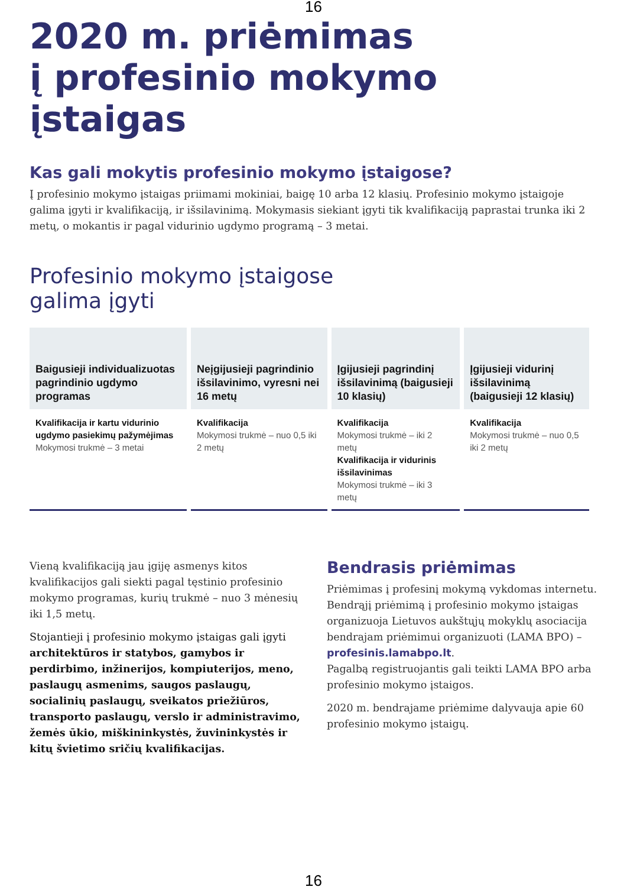16
2020 m. priėmimas
į profesinio mokymo
įstaigas
Kas gali mokytis profesinio mokymo įstaigose?
Į profesinio mokymo įstaigas priimami mokiniai, baigę 10 arba 12 klasių. Profesinio mokymo įstaigoje galima įgyti ir kvalifikaciją, ir išsilavinimą. Mokymasis siekiant įgyti tik kvalifikaciją paprastai trunka iki 2 metų, o mokantis ir pagal vidurinio ugdymo programą – 3 metai.
Profesinio mokymo įstaigose
galima įgyti
| Baigusieji individualizuotas pagrindinio ugdymo programas | Neįgijusieji pagrindinio išsilavinimo, vyresni nei 16 metų | Įgijusieji pagrindinį išsilavinimą (baigusieji 10 klasių) | Įgijusieji vidurinį išsilavinimą (baigusieji 12 klasių) |
| --- | --- | --- | --- |
| Kvalifikacija ir kartu vidurinio ugdymo pasiekimų pažymėjimas Mokymosi trukmė – 3 metai | Kvalifikacija Mokymosi trukmė – nuo 0,5 iki 2 metų | Kvalifikacija Mokymosi trukmė – iki 2 metų Kvalifikacija ir vidurinis išsilavinimas Mokymosi trukmė – iki 3 metų | Kvalifikacija Mokymosi trukmė – nuo 0,5 iki 2 metų |
Vieną kvalifikaciją jau įgiję asmenys kitos kvalifikacijos gali siekti pagal tęstinio profesinio mokymo programas, kurių trukmė – nuo 3 mėnesių iki 1,5 metų.
Stojantieji į profesinio mokymo įstaigas gali įgyti architektūros ir statybos, gamybos ir perdirbimo, inžinerijos, kompiuterijos, meno, paslaugų asmenims, saugos paslaugų, socialinių paslaugų, sveikatos priežiūros, transporto paslaugų, verslo ir administravimo, žemės ūkio, miškininkystės, žuvininkystės ir kitų švietimo sričių kvalifikacijas.
Bendrasis priėmimas
Priėmimas į profesinį mokymą vykdomas internetu. Bendrąjį priėmimą į profesinio mokymo įstaigas organizuoja Lietuvos aukštųjų mokyklų asociacija bendrajam priėmimui organizuoti (LAMA BPO) – profesinis.lamabpo.lt.
Pagalbą registruojantis gali teikti LAMA BPO arba profesinio mokymo įstaigos.
2020 m. bendrajame priėmime dalyvauja apie 60 profesinio mokymo įstaigų.
16